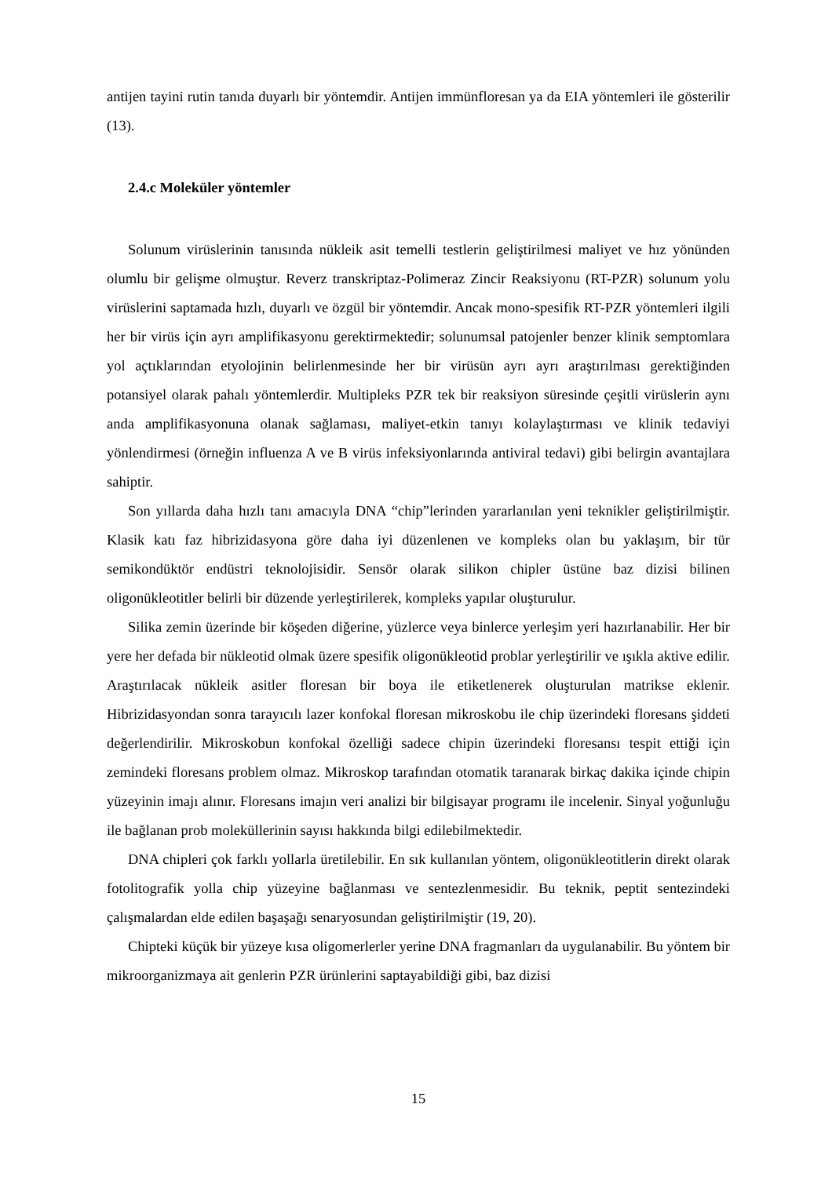antijen tayini rutin tanıda duyarlı bir yöntemdir. Antijen immünfloresan ya da EIA yöntemleri ile gösterilir (13).
2.4.c Moleküler yöntemler
Solunum virüslerinin tanısında nükleik asit temelli testlerin geliştirilmesi maliyet ve hız yönünden olumlu bir gelişme olmuştur. Reverz transkriptaz-Polimeraz Zincir Reaksiyonu (RT-PZR) solunum yolu virüslerini saptamada hızlı, duyarlı ve özgül bir yöntemdir. Ancak mono-spesifik RT-PZR yöntemleri ilgili her bir virüs için ayrı amplifikasyonu gerektirmektedir; solunumsal patojenler benzer klinik semptomlara yol açtıklarından etyolojinin belirlenmesinde her bir virüsün ayrı ayrı araştırılması gerektiğinden potansiyel olarak pahalı yöntemlerdir. Multipleks PZR tek bir reaksiyon süresinde çeşitli virüslerin aynı anda amplifikasyonuna olanak sağlaması, maliyet-etkin tanıyı kolaylaştırması ve klinik tedaviyi yönlendirmesi (örneğin influenza A ve B virüs infeksiyonlarında antiviral tedavi) gibi belirgin avantajlara sahiptir.
Son yıllarda daha hızlı tanı amacıyla DNA “chip”lerinden yararlanılan yeni teknikler geliştirilmiştir. Klasik katı faz hibrizidasyona göre daha iyi düzenlenen ve kompleks olan bu yaklaşım, bir tür semikondüktör endüstri teknolojisidir. Sensör olarak silikon chipler üstüne baz dizisi bilinen oligonükleotitler belirli bir düzende yerleştirilerek, kompleks yapılar oluşturulur.
Silika zemin üzerinde bir köşeden diğerine, yüzlerce veya binlerce yerleşim yeri hazırlanabilir. Her bir yere her defada bir nükleotid olmak üzere spesifik oligonükleotid problar yerleştirilir ve ışıkla aktive edilir. Araştırılacak nükleik asitler floresan bir boya ile etiketlenerek oluşturulan matrikse eklenir. Hibrizidasyondan sonra tarayıcılı lazer konfokal floresan mikroskobu ile chip üzerindeki floresans şiddeti değerlendirilir. Mikroskobun konfokal özelliği sadece chipin üzerindeki floresansı tespit ettiği için zemindeki floresans problem olmaz. Mikroskop tarafından otomatik taranarak birkaç dakika içinde chipin yüzeyinin imajı alınır. Floresans imajın veri analizi bir bilgisayar programı ile incelenir. Sinyal yoğunluğu ile bağlanan prob moleküllerinin sayısı hakkında bilgi edilebilmektedir.
DNA chipleri çok farklı yollarla üretilebilir. En sık kullanılan yöntem, oligonükleotitlerin direkt olarak fotolitografik yolla chip yüzeyine bağlanması ve sentezlenmesidir. Bu teknik, peptit sentezindeki çalışmalardan elde edilen başaşağı senaryosundan geliştirilmiştir (19, 20).
Chipteki küçük bir yüzeye kısa oligomerlerler yerine DNA fragmanları da uygulanabilir. Bu yöntem bir mikroorganizmaya ait genlerin PZR ürünlerini saptayabildiği gibi, baz dizisi
15